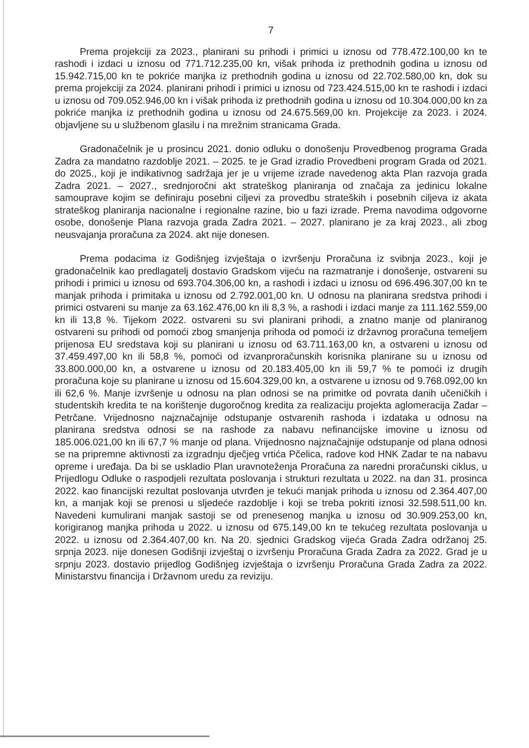7
Prema projekciji za 2023., planirani su prihodi i primici u iznosu od 778.472.100,00 kn te rashodi i izdaci u iznosu od 771.712.235,00 kn, višak prihoda iz prethodnih godina u iznosu od 15.942.715,00 kn te pokriće manjka iz prethodnih godina u iznosu od 22.702.580,00 kn, dok su prema projekciji za 2024. planirani prihodi i primici u iznosu od 723.424.515,00 kn te rashodi i izdaci u iznosu od 709.052.946,00 kn i višak prihoda iz prethodnih godina u iznosu od 10.304.000,00 kn za pokriće manjka iz prethodnih godina u iznosu od 24.675.569,00 kn. Projekcije za 2023. i 2024. objavljene su u službenom glasilu i na mrežnim stranicama Grada.
Gradonačelnik je u prosincu 2021. donio odluku o donošenju Provedbenog programa Grada Zadra za mandatno razdoblje 2021. – 2025. te je Grad izradio Provedbeni program Grada od 2021. do 2025., koji je indikativnog sadržaja jer je u vrijeme izrade navedenog akta Plan razvoja grada Zadra 2021. – 2027., srednjoročni akt strateškog planiranja od značaja za jedinicu lokalne samouprave kojim se definiraju posebni ciljevi za provedbu strateških i posebnih ciljeva iz akata strateškog planiranja nacionalne i regionalne razine, bio u fazi izrade. Prema navodima odgovorne osobe, donošenje Plana razvoja grada Zadra 2021. – 2027. planirano je za kraj 2023., ali zbog neusvajanja proračuna za 2024. akt nije donesen.
Prema podacima iz Godišnjeg izvještaja o izvršenju Proračuna iz svibnja 2023., koji je gradonačelnik kao predlagatelj dostavio Gradskom vijeću na razmatranje i donošenje, ostvareni su prihodi i primici u iznosu od 693.704.306,00 kn, a rashodi i izdaci u iznosu od 696.496.307,00 kn te manjak prihoda i primitaka u iznosu od 2.792.001,00 kn. U odnosu na planirana sredstva prihodi i primici ostvareni su manje za 63.162.476,00 kn ili 8,3 %, a rashodi i izdaci manje za 111.162.559,00 kn ili 13,8 %. Tijekom 2022. ostvareni su svi planirani prihodi, a znatno manje od planiranog ostvareni su prihodi od pomoći zbog smanjenja prihoda od pomoći iz državnog proračuna temeljem prijenosa EU sredstava koji su planirani u iznosu od 63.711.163,00 kn, a ostvareni u iznosu od 37.459.497,00 kn ili 58,8 %, pomoći od izvanproračunskih korisnika planirane su u iznosu od 33.800.000,00 kn, a ostvarene u iznosu od 20.183.405,00 kn ili 59,7 % te pomoći iz drugih proračuna koje su planirane u iznosu od 15.604.329,00 kn, a ostvarene u iznosu od 9.768.092,00 kn ili 62,6 %. Manje izvršenje u odnosu na plan odnosi se na primitke od povrata danih učeničkih i studentskih kredita te na korištenje dugoročnog kredita za realizaciju projekta aglomeracija Zadar – Petrčane. Vrijednosno najznačajnije odstupanje ostvarenih rashoda i izdataka u odnosu na planirana sredstva odnosi se na rashode za nabavu nefinancijske imovine u iznosu od 185.006.021,00 kn ili 67,7 % manje od plana. Vrijednosno najznačajnije odstupanje od plana odnosi se na pripremne aktivnosti za izgradnju dječjeg vrtića Pčelica, radove kod HNK Zadar te na nabavu opreme i uređaja. Da bi se uskladio Plan uravnoteženja Proračuna za naredni proračunski ciklus, u Prijedlogu Odluke o raspodjeli rezultata poslovanja i strukturi rezultata u 2022. na dan 31. prosinca 2022. kao financijski rezultat poslovanja utvrđen je tekući manjak prihoda u iznosu od 2.364.407,00 kn, a manjak koji se prenosi u sljedeće razdoblje i koji se treba pokriti iznosi 32.598.511,00 kn. Navedeni kumulirani manjak sastoji se od prenesenog manjka u iznosu od 30.909.253,00 kn, korigiranog manjka prihoda u 2022. u iznosu od 675.149,00 kn te tekućeg rezultata poslovanja u 2022. u iznosu od 2.364.407,00 kn. Na 20. sjednici Gradskog vijeća Grada Zadra održanoj 25. srpnja 2023. nije donesen Godišnji izvještaj o izvršenju Proračuna Grada Zadra za 2022. Grad je u srpnju 2023. dostavio prijedlog Godišnjeg izvještaja o izvršenju Proračuna Grada Zadra za 2022. Ministarstvu financija i Državnom uredu za reviziju.